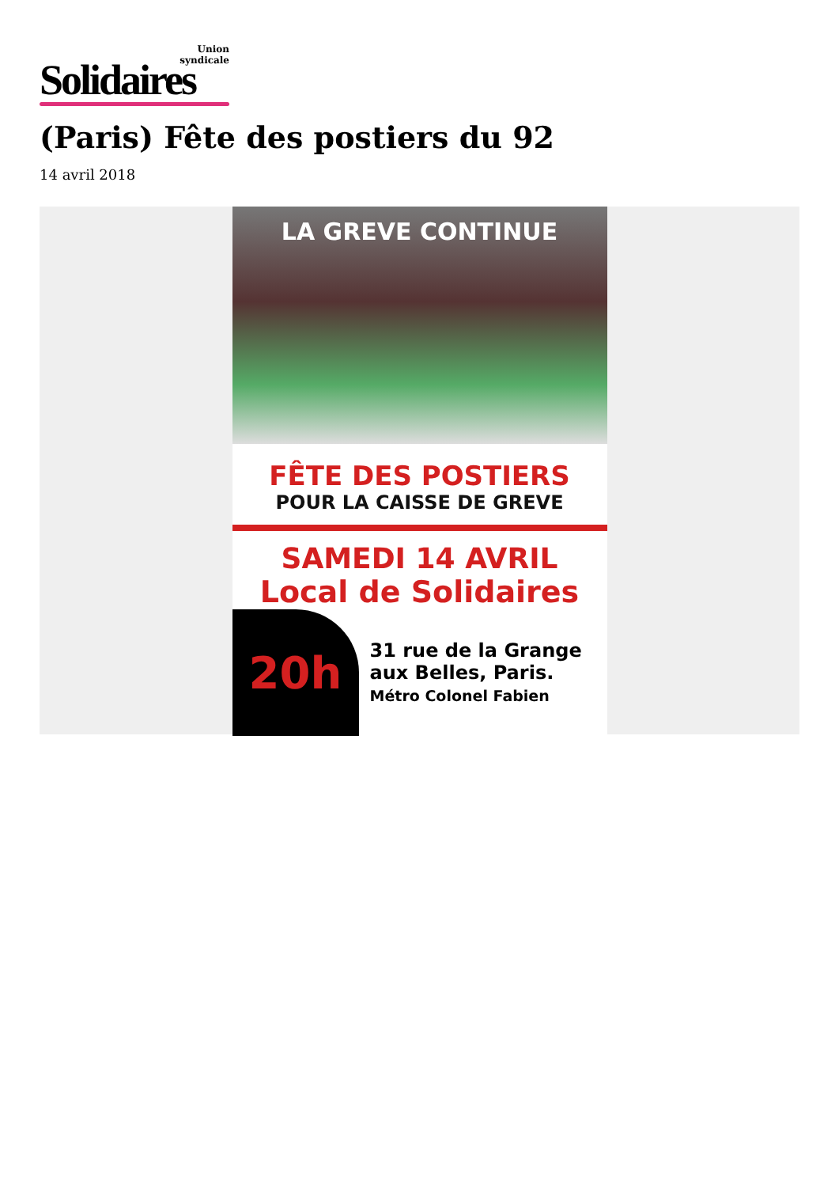Union
syndicale
Solidaires
(Paris) Fête des postiers du 92
14 avril 2018
LA GREVE CONTINUE
FÊTE DES POSTIERS
POUR LA CAISSE DE GREVE
SAMEDI 14 AVRIL
Local de Solidaires
20h
31 rue de la Grange
aux Belles, Paris.
Métro Colonel Fabien